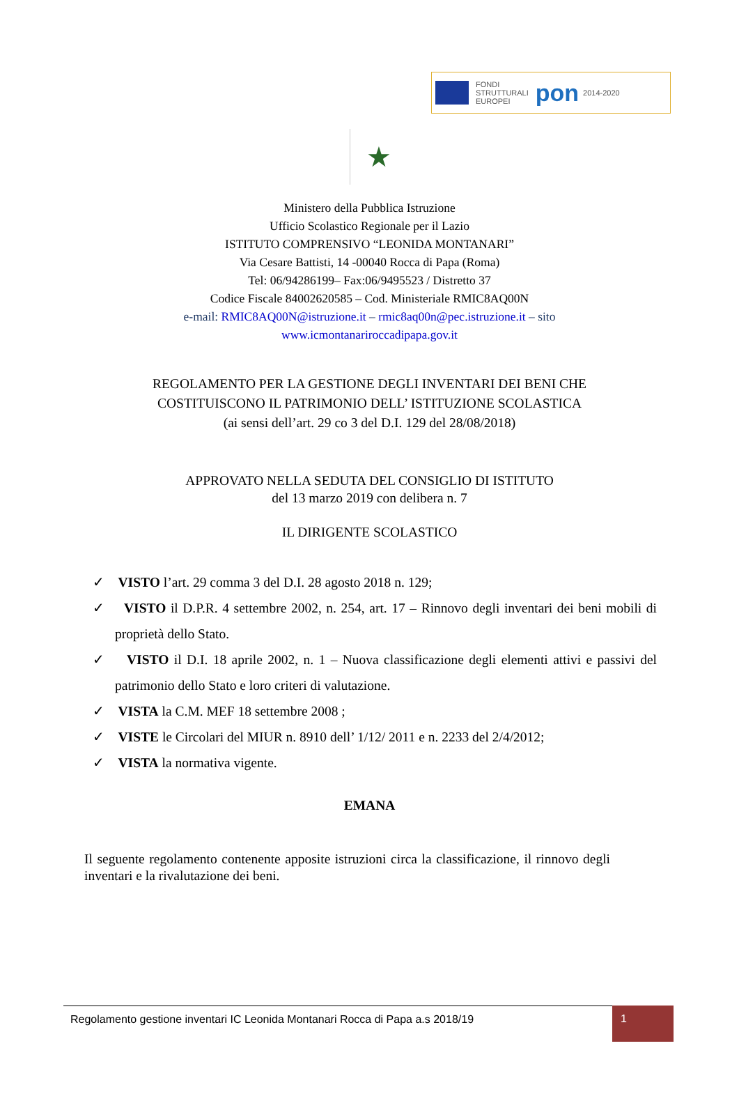FONDI
STRUTTURALI
EUROPEI
pon
2014-2020
★
Ministero della Pubblica Istruzione
Ufficio Scolastico Regionale per il Lazio
ISTITUTO COMPRENSIVO “LEONIDA MONTANARI”
Via Cesare Battisti, 14 -00040 Rocca di Papa (Roma)
Tel: 06/94286199– Fax:06/9495523 / Distretto 37
Codice Fiscale 84002620585 – Cod. Ministeriale RMIC8AQ00N
e-mail: RMIC8AQ00N@istruzione.it – rmic8aq00n@pec.istruzione.it – sito
www.icmontanariroccadipapa.gov.it
REGOLAMENTO PER LA GESTIONE DEGLI INVENTARI DEI BENI CHE
COSTITUISCONO IL PATRIMONIO DELL’ ISTITUZIONE SCOLASTICA
(ai sensi dell’art. 29 co 3 del D.I. 129 del 28/08/2018)
APPROVATO NELLA SEDUTA DEL CONSIGLIO DI ISTITUTO
del 13 marzo 2019 con delibera n. 7
IL DIRIGENTE SCOLASTICO
✓ VISTO l’art. 29 comma 3 del D.I. 28 agosto 2018 n. 129;
✓ VISTO il D.P.R. 4 settembre 2002, n. 254, art. 17 – Rinnovo degli inventari dei beni mobili di proprietà dello Stato.
✓ VISTO il D.I. 18 aprile 2002, n. 1 – Nuova classificazione degli elementi attivi e passivi del patrimonio dello Stato e loro criteri di valutazione.
✓ VISTA la C.M. MEF 18 settembre 2008 ;
✓ VISTE le Circolari del MIUR n. 8910 dell’ 1/12/ 2011 e n. 2233 del 2/4/2012;
✓ VISTA la normativa vigente.
EMANA
Il seguente regolamento contenente apposite istruzioni circa la classificazione, il rinnovo degli inventari e la rivalutazione dei beni.
Regolamento gestione inventari IC Leonida Montanari Rocca di Papa a.s 2018/19
1